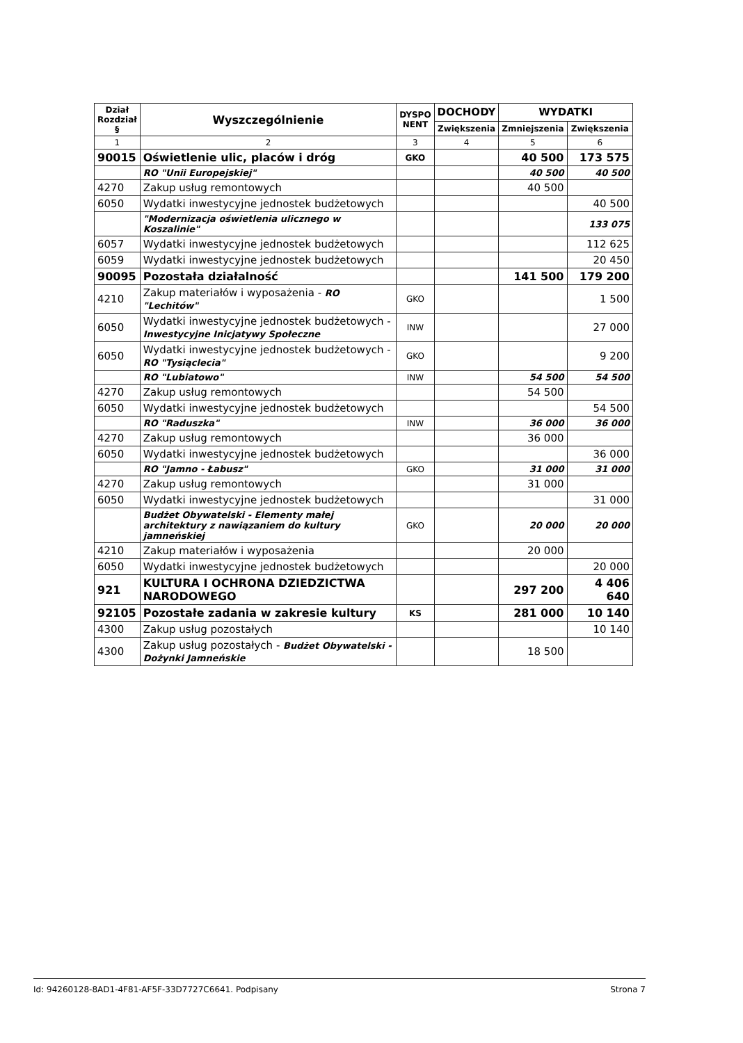| Dział Rozdział § | Wyszczególnienie | DYSPO NENT | DOCHODY | WYDATKI | |
| --- | --- | --- | --- | --- | --- |
| | | | Zwiększenia | Zmniejszenia | Zwiększenia |
| 1 | 2 | 3 | 4 | 5 | 6 |
| 90015 | Oświetlenie ulic, placów i dróg | GKO | | 40 500 | 173 575 |
| | RO "Unii Europejskiej" | | | 40 500 | 40 500 |
| 4270 | Zakup usług remontowych | | | 40 500 | |
| 6050 | Wydatki inwestycyjne jednostek budżetowych | | | | 40 500 |
| | "Modernizacja oświetlenia ulicznego w Koszalinie" | | | | 133 075 |
| 6057 | Wydatki inwestycyjne jednostek budżetowych | | | | 112 625 |
| 6059 | Wydatki inwestycyjne jednostek budżetowych | | | | 20 450 |
| 90095 | Pozostała działalność | | | 141 500 | 179 200 |
| 4210 | Zakup materiałów i wyposażenia - RO "Lechitów" | GKO | | | 1 500 |
| 6050 | Wydatki inwestycyjne jednostek budżetowych - Inwestycyjne Inicjatywy Społeczne | INW | | | 27 000 |
| 6050 | Wydatki inwestycyjne jednostek budżetowych - RO "Tysiąclecia" | GKO | | | 9 200 |
| | RO "Lubiatowo" | INW | | 54 500 | 54 500 |
| 4270 | Zakup usług remontowych | | | 54 500 | |
| 6050 | Wydatki inwestycyjne jednostek budżetowych | | | | 54 500 |
| | RO "Raduszka" | INW | | 36 000 | 36 000 |
| 4270 | Zakup usług remontowych | | | 36 000 | |
| 6050 | Wydatki inwestycyjne jednostek budżetowych | | | | 36 000 |
| | RO "Jamno - Łabusz" | GKO | | 31 000 | 31 000 |
| 4270 | Zakup usług remontowych | | | 31 000 | |
| 6050 | Wydatki inwestycyjne jednostek budżetowych | | | | 31 000 |
| | Budżet Obywatelski - Elementy małej architektury z nawiązaniem do kultury jamneńskiej | GKO | | 20 000 | 20 000 |
| 4210 | Zakup materiałów i wyposażenia | | | 20 000 | |
| 6050 | Wydatki inwestycyjne jednostek budżetowych | | | | 20 000 |
| 921 | KULTURA I OCHRONA DZIEDZICTWA NARODOWEGO | | | 297 200 | 4 406 640 |
| 92105 | Pozostałe zadania w zakresie kultury | KS | | 281 000 | 10 140 |
| 4300 | Zakup usług pozostałych | | | | 10 140 |
| 4300 | Zakup usług pozostałych - Budżet Obywatelski - Dożynki Jamneńskie | | | 18 500 | |
Id: 94260128-8AD1-4F81-AF5F-33D7727C6641. Podpisany Strona 7